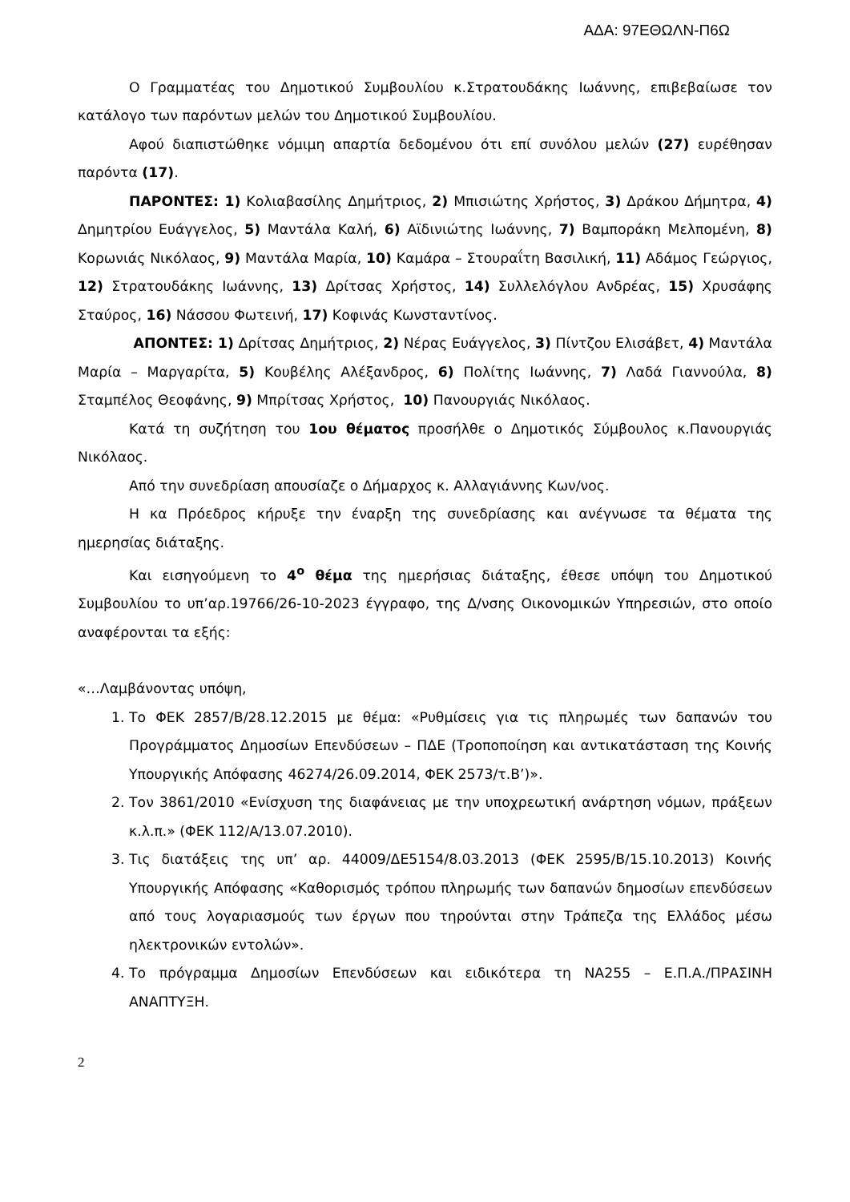ΑΔΑ: 97ΕΘΩΛΝ-Π6Ω
Ο Γραμματέας του Δημοτικού Συμβουλίου κ.Στρατουδάκης Ιωάννης, επιβεβαίωσε τον κατάλογο των παρόντων μελών του Δημοτικού Συμβουλίου.
Αφού διαπιστώθηκε νόμιμη απαρτία δεδομένου ότι επί συνόλου μελών (27) ευρέθησαν παρόντα (17).
ΠΑΡΟΝΤΕΣ: 1) Κολιαβασίλης Δημήτριος, 2) Μπισιώτης Χρήστος, 3) Δράκου Δήμητρα, 4) Δημητρίου Ευάγγελος, 5) Μαντάλα Καλή, 6) Αϊδινιώτης Ιωάννης, 7) Βαμποράκη Μελπομένη, 8) Κορωνιάς Νικόλαος, 9) Μαντάλα Μαρία, 10) Καμάρα – Στουραΐτη Βασιλική, 11) Αδάμος Γεώργιος, 12) Στρατουδάκης Ιωάννης, 13) Δρίτσας Χρήστος, 14) Συλλελόγλου Ανδρέας, 15) Χρυσάφης Σταύρος, 16) Νάσσου Φωτεινή, 17) Κοφινάς Κωνσταντίνος.
ΑΠΟΝΤΕΣ: 1) Δρίτσας Δημήτριος, 2) Νέρας Ευάγγελος, 3) Πίντζου Ελισάβετ, 4) Μαντάλα Μαρία – Μαργαρίτα, 5) Κουβέλης Αλέξανδρος, 6) Πολίτης Ιωάννης, 7) Λαδά Γιαννούλα, 8) Σταμπέλος Θεοφάνης, 9) Μπρίτσας Χρήστος, 10) Πανουργιάς Νικόλαος.
Κατά τη συζήτηση του 1ου θέματος προσήλθε ο Δημοτικός Σύμβουλος κ.Πανουργιάς Νικόλαος.
Από την συνεδρίαση απουσίαζε ο Δήμαρχος κ. Αλλαγιάννης Κων/νος.
Η κα Πρόεδρος κήρυξε την έναρξη της συνεδρίασης και ανέγνωσε τα θέματα της ημερησίας διάταξης.
Και εισηγούμενη το 4<sup>ο</sup> θέμα της ημερήσιας διάταξης, έθεσε υπόψη του Δημοτικού Συμβουλίου το υπ’αρ.19766/26-10-2023 έγγραφο, της Δ/νσης Οικονομικών Υπηρεσιών, στο οποίο αναφέρονται τα εξής:
«…Λαμβάνοντας υπόψη,
1. Το ΦΕΚ 2857/Β/28.12.2015 με θέμα: «Ρυθμίσεις για τις πληρωμές των δαπανών του Προγράμματος Δημοσίων Επενδύσεων – ΠΔΕ (Τροποποίηση και αντικατάσταση της Κοινής Υπουργικής Απόφασης 46274/26.09.2014, ΦΕΚ 2573/τ.Β’)».
2. Τον 3861/2010 «Ενίσχυση της διαφάνειας με την υποχρεωτική ανάρτηση νόμων, πράξεων κ.λ.π.» (ΦΕΚ 112/Α/13.07.2010).
3. Τις διατάξεις της υπ’ αρ. 44009/ΔΕ5154/8.03.2013 (ΦΕΚ 2595/Β/15.10.2013) Κοινής Υπουργικής Απόφασης «Καθορισμός τρόπου πληρωμής των δαπανών δημοσίων επενδύσεων από τους λογαριασμούς των έργων που τηρούνται στην Τράπεζα της Ελλάδος μέσω ηλεκτρονικών εντολών».
4. Το πρόγραμμα Δημοσίων Επενδύσεων και ειδικότερα τη ΝΑ255 – Ε.Π.Α./ΠΡΑΣΙΝΗ ΑΝΑΠΤΥΞΗ.
2